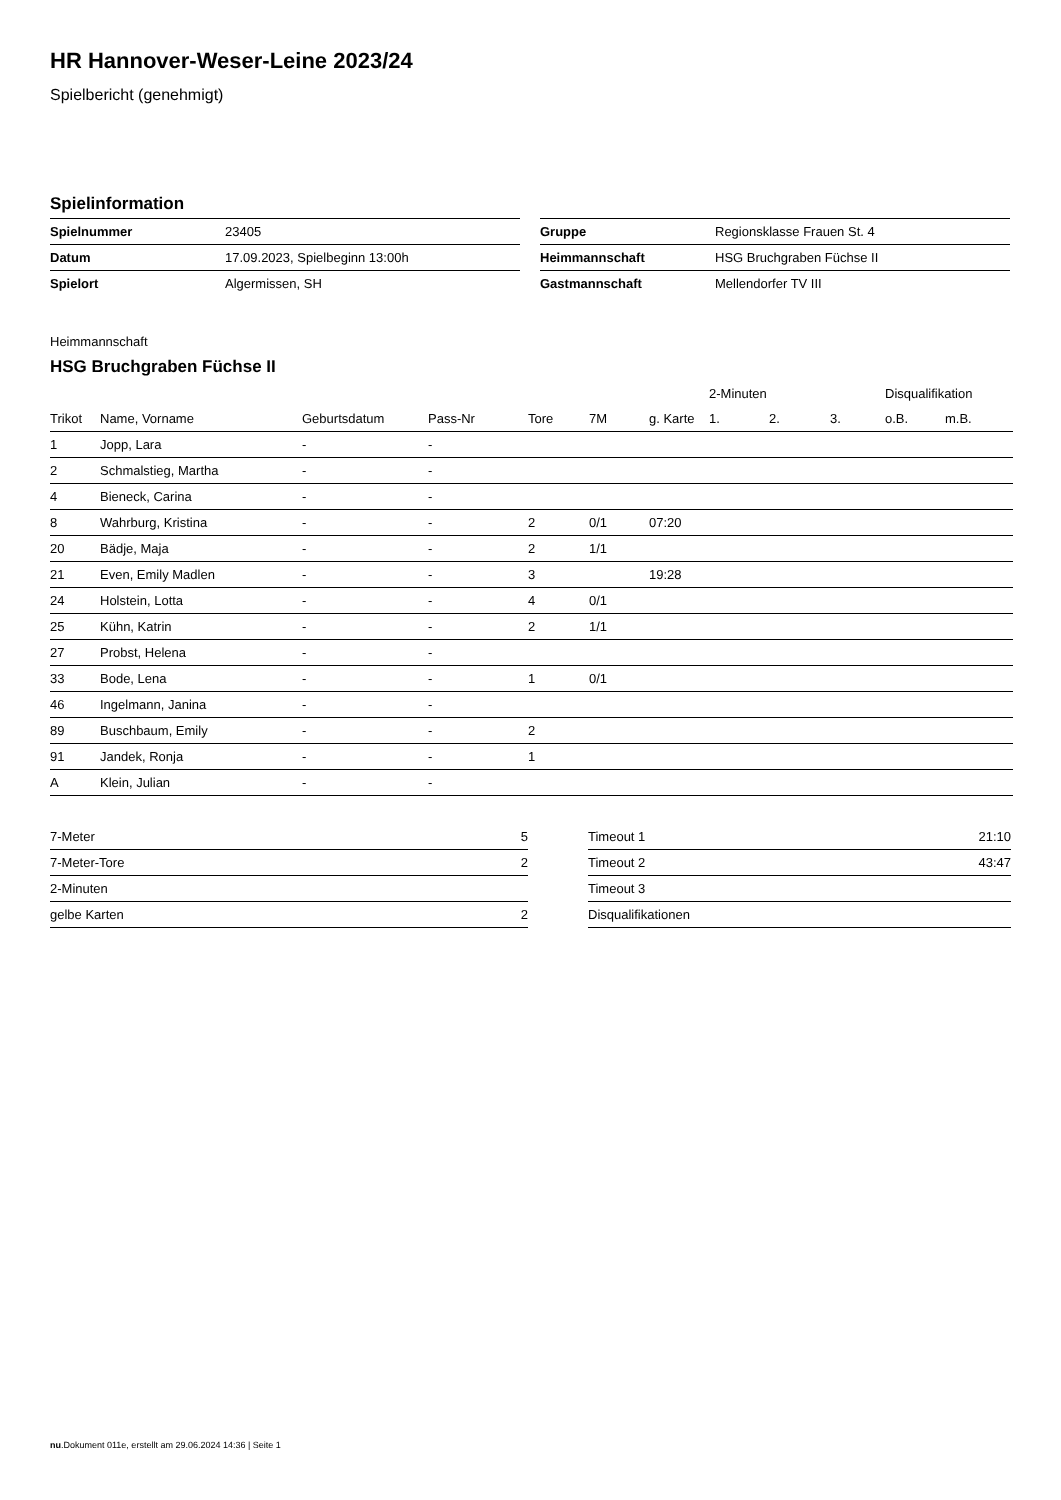HR Hannover-Weser-Leine 2023/24
Spielbericht (genehmigt)
Spielinformation
| Spielnummer | 23405 |
| Datum | 17.09.2023, Spielbeginn 13:00h |
| Spielort | Algermissen, SH |
| Gruppe | Regionsklasse Frauen St. 4 |
| Heimmannschaft | HSG Bruchgraben Füchse II |
| Gastmannschaft | Mellendorfer TV III |
Heimmannschaft
HSG Bruchgraben Füchse II
| | | | | | | | 2-Minuten | | | Disqualifikation | |
| --- | --- | --- | --- | --- | --- | --- | --- | --- | --- | --- | --- |
| Trikot | Name, Vorname | Geburtsdatum | Pass-Nr | Tore | 7M | g. Karte | 1. | 2. | 3. | o.B. | m.B. |
| 1 | Jopp, Lara | - | - | | | | | | | | |
| 2 | Schmalstieg, Martha | - | - | | | | | | | | |
| 4 | Bieneck, Carina | - | - | | | | | | | | |
| 8 | Wahrburg, Kristina | - | - | 2 | 0/1 | 07:20 | | | | | |
| 20 | Bädje, Maja | - | - | 2 | 1/1 | | | | | | |
| 21 | Even, Emily Madlen | - | - | 3 | | 19:28 | | | | | |
| 24 | Holstein, Lotta | - | - | 4 | 0/1 | | | | | | |
| 25 | Kühn, Katrin | - | - | 2 | 1/1 | | | | | | |
| 27 | Probst, Helena | - | - | | | | | | | | |
| 33 | Bode, Lena | - | - | 1 | 0/1 | | | | | | |
| 46 | Ingelmann, Janina | - | - | | | | | | | | |
| 89 | Buschbaum, Emily | - | - | 2 | | | | | | | |
| 91 | Jandek, Ronja | - | - | 1 | | | | | | | |
| A | Klein, Julian | - | - | | | | | | | | |
| 7-Meter | 5 |
| 7-Meter-Tore | 2 |
| 2-Minuten | |
| gelbe Karten | 2 |
| Timeout 1 | 21:10 |
| Timeout 2 | 43:47 |
| Timeout 3 | |
| Disqualifikationen | |
nu.Dokument 011e, erstellt am 29.06.2024 14:36 | Seite 1